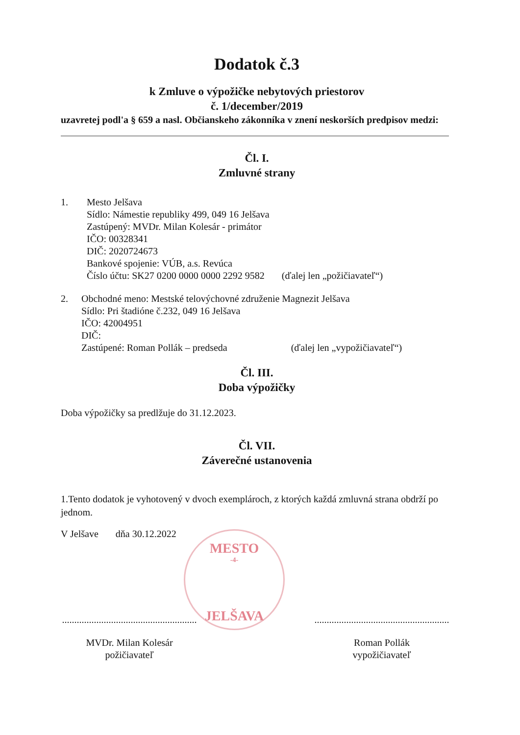Dodatok č.3
k Zmluve o výpožičke nebytových priestorov
č. 1/december/2019
uzavretej podl'a § 659 a nasl. Občianskeho zákonníka v znení neskorších predpisov medzi:
Čl. I.
Zmluvné strany
1. Mesto Jelšava
Sídlo: Námestie republiky 499, 049 16 Jelšava
Zastúpený: MVDr. Milan Kolesár - primátor
IČO: 00328341
DIČ: 2020724673
Bankové spojenie: VÚB, a.s. Revúca
Číslo účtu: SK27 0200 0000 0000 2292 9582 (ďalej len „požičiavateľ“)
2. Obchodné meno: Mestské telovýchovné združenie Magnezit Jelšava
Sídlo: Pri štadióne č.232, 049 16 Jelšava
IČO: 42004951
DIČ:
Zastúpené: Roman Pollák – predseda (ďalej len „vypožičiavateľ“)
Čl. III.
Doba výpožičky
Doba výpožičky sa predlžuje do 31.12.2023.
Čl. VII.
Záverečné ustanovenia
1.Tento dodatok je vyhotovený v dvoch exemplároch, z ktorých každá zmluvná strana obdrží po jednom.
V Jelšave dňa 30.12.2022
.......................................................
MVDr. Milan Kolesár
požičiavateľ
.......................................................
Roman Pollák
vypožičiavateľ
MESTO
-4-
JELŠAVA